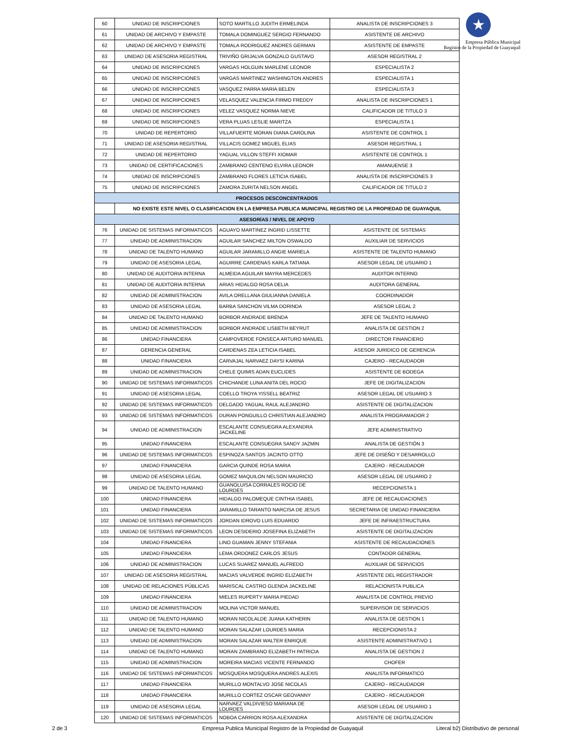★
Empresa Pública Municipal
Registro de la Propiedad de Guayaquil
| 60 | UNIDAD DE INSCRIPCIONES | SOTO MARTILLO JUDITH ERMELINDA | ANALISTA DE INSCRIPCIONES 3 |
| 61 | UNIDAD DE ARCHIVO Y EMPASTE | TOMALA DOMINGUEZ SERGIO FERNANDO | ASISTENTE DE ARCHIVO |
| 62 | UNIDAD DE ARCHIVO Y EMPASTE | TOMALA RODRIGUEZ ANDRES GERMAN | ASISTENTE DE EMPASTE |
| 63 | UNIDAD DE ASESORIA REGISTRAL | TRIVIÑO GRIJALVA GONZALO GUSTAVO | ASESOR REGISTRAL 2 |
| 64 | UNIDAD DE INSCRIPCIONES | VARGAS HOLGUIN MARLENE LEONOR | ESPECIALISTA 2 |
| 65 | UNIDAD DE INSCRIPCIONES | VARGAS MARTINEZ WASHINGTON ANDRES | ESPECIALISTA 1 |
| 66 | UNIDAD DE INSCRIPCIONES | VASQUEZ PARRA MARIA BELEN | ESPECIALISTA 3 |
| 67 | UNIDAD DE INSCRIPCIONES | VELASQUEZ VALENCIA FIRMO FREDDY | ANALISTA DE INSCRIPCIONES 1 |
| 68 | UNIDAD DE INSCRIPCIONES | VELEZ VASQUEZ NORMA NIEVE | CALIFICADOR DE TITULO 3 |
| 69 | UNIDAD DE INSCRIPCIONES | VERA PLUAS LESLIE MARITZA | ESPECIALISTA 1 |
| 70 | UNIDAD DE REPERTORIO | VILLAFUERTE MORAN DIANA CAROLINA | ASISTENTE DE CONTROL 1 |
| 71 | UNIDAD DE ASESORIA REGISTRAL | VILLACIS GOMEZ MIGUEL ELIAS | ASESOR REGISTRAL 1 |
| 72 | UNIDAD DE REPERTORIO | YAGUAL VILLON STEFFI XIOMAR | ASISTENTE DE CONTROL 1 |
| 73 | UNIDAD DE CERTIFICACIONES | ZAMBRANO CENTENO ELVIRA LEONOR | AMANUENSE 3 |
| 74 | UNIDAD DE INSCRIPCIONES | ZAMBRANO FLORES LETICIA ISABEL | ANALISTA DE INSCRIPCIONES 3 |
| 75 | UNIDAD DE INSCRIPCIONES | ZAMORA ZURITA NELSON ANGEL | CALIFICADOR DE TITULO 2 |
| PROCESOS DESCONCENTRADOS | | | |
| | NO EXISTE ESTE NIVEL O CLASIFICACION EN LA EMPRESA PUBLICA MUNICIPAL REGISTRO DE LA PROPIEDAD DE GUAYAQUIL | | |
| ASESORÍAS / NIVEL DE APOYO | | | |
| 76 | UNIDAD DE SISTEMAS INFORMATICOS | AGUAYO MARTINEZ INGRID LISSETTE | ASISTENTE DE SISTEMAS |
| 77 | UNIDAD DE ADMINISTRACION | AGUILAR SANCHEZ MILTON OSWALDO | AUXILIAR DE SERVICIOS |
| 78 | UNIDAD DE TALENTO HUMANO | AGUILAR JARAMILLO ANGIE MARIELA | ASISTENTE DE TALENTO HUMANO |
| 79 | UNIDAD DE ASESORIA LEGAL | AGUIRRE CARDENAS KARLA TATIANA | ASESOR LEGAL DE USUARIO 1 |
| 80 | UNIDAD DE AUDITORIA INTERNA | ALMEIDA AGUILAR MAYRA MERCEDES | AUDITOR INTERNO |
| 81 | UNIDAD DE AUDITORIA INTERNA | ARIAS HIDALGO ROSA DELIA | AUDITORA GENERAL |
| 82 | UNIDAD DE ADMINISTRACION | AVILA ORELLANA GIULIANNA DANIELA | COORDINADOR |
| 83 | UNIDAD DE ASESORIA LEGAL | BARBA SANCHON VILMA DORINDA | ASESOR LEGAL 2 |
| 84 | UNIDAD DE TALENTO HUMANO | BORBOR ANDRADE BRENDA | JEFE DE TALENTO HUMANO |
| 85 | UNIDAD DE ADMINISTRACION | BORBOR ANDRADE LISBETH BEYRUT | ANALISTA DE GESTION 2 |
| 86 | UNIDAD FINANCIERA | CAMPOVERDE FONSECA ARTURO MANUEL | DIRECTOR FINANCIERO |
| 87 | GERENCIA GENERAL | CARDENAS ZEA LETICIA ISABEL | ASESOR JURIDICO DE GERENCIA |
| 88 | UNIDAD FINANCIERA | CARVAJAL NARVAEZ DAYSI KARINA | CAJERO - RECAUDADOR |
| 89 | UNIDAD DE ADMINISTRACION | CHELE QUIMIS ADAN EUCLIDES | ASISTENTE DE BODEGA |
| 90 | UNIDAD DE SISTEMAS INFORMATICOS | CHICHANDE LUNA ANITA DEL ROCIO | JEFE DE DIGITALIZACION |
| 91 | UNIDAD DE ASESORIA LEGAL | COELLO TROYA YISSELL BEATRIZ | ASESOR LEGAL DE USUARIO 3 |
| 92 | UNIDAD DE SISTEMAS INFORMATICOS | DELGADO YAGUAL RAUL ALEJANDRO | ASISTENTE DE DIGITALIZACION |
| 93 | UNIDAD DE SISTEMAS INFORMATICOS | DURAN PONGUILLO CHRISTIAN ALEJANDRO | ANALISTA PROGRAMADOR 2 |
| 94 | UNIDAD DE ADMINISTRACION | ESCALANTE CONSUEGRA ALEXANDRA JACKELINE | JEFE ADMINISTRATIVO |
| 95 | UNIDAD FINANCIERA | ESCALANTE CONSUEGRA SANDY JAZMIN | ANALISTA DE GESTIÓN 3 |
| 96 | UNIDAD DE SISTEMAS INFORMATICOS | ESPINOZA SANTOS JACINTO OTTO | JEFE DE DISEÑO Y DESARROLLO |
| 97 | UNIDAD FINANCIERA | GARCIA QUINDE ROSA MARIA | CAJERO - RECAUDADOR |
| 98 | UNIDAD DE ASESORIA LEGAL | GOMEZ MAQUILON NELSON MAURICIO | ASESOR LEGAL DE USUARIO 2 |
| 99 | UNIDAD DE TALENTO HUMANO | GUANOLUISA CORRALES ROCIO DE LOURDES | RECEPCIONISTA 1 |
| 100 | UNIDAD FINANCIERA | HIDALGO PALOMEQUE CINTHIA ISABEL | JEFE DE RECAUDACIONES |
| 101 | UNIDAD FINANCIERA | JARAMILLO TARANTO NARCISA DE JESUS | SECRETARIA DE UNIDAD FINANCIERA |
| 102 | UNIDAD DE SISTEMAS INFORMATICOS | JORDAN IDROVO LUIS EDUARDO | JEFE DE INFRAESTRUCTURA |
| 103 | UNIDAD DE SISTEMAS INFORMATICOS | LEON DESIDERIO JOSEFINA ELIZABETH | ASISTENTE DE DIGITALIZACION |
| 104 | UNIDAD FINANCIERA | LINO GUAMAN JENNY STEFANIA | ASISTENTE DE RECAUDACIONES |
| 105 | UNIDAD FINANCIERA | LEMA ORDONEZ CARLOS JESUS | CONTADOR GENERAL |
| 106 | UNIDAD DE ADMINISTRACION | LUCAS SUAREZ MANUEL ALFREDO | AUXILIAR DE SERVICIOS |
| 107 | UNIDAD DE ASESORIA REGISTRAL | MACIAS VALVERDE INGRID ELIZABETH | ASISTENTE DEL REGISTRADOR |
| 108 | UNIDAD DE RELACIONES PÚBLICAS | MARISCAL CASTRO GLENDA JACKELINE | RELACIONISTA PUBLICA |
| 109 | UNIDAD FINANCIERA | MIELES RUPERTY MARIA PIEDAD | ANALISTA DE CONTROL PREVIO |
| 110 | UNIDAD DE ADMINISTRACION | MOLINA VICTOR MANUEL | SUPERVISOR DE SERVICIOS |
| 111 | UNIDAD DE TALENTO HUMANO | MORAN NICOLALDE JUANA KATHERIN | ANALISTA DE GESTION 1 |
| 112 | UNIDAD DE TALENTO HUMANO | MORAN SALAZAR LOURDES MARIA | RECEPCIONISTA 2 |
| 113 | UNIDAD DE ADMINISTRACION | MORAN SALAZAR WALTER ENRIQUE | ASISTENTE ADMINISTRATIVO 1 |
| 114 | UNIDAD DE TALENTO HUMANO | MORAN ZAMBRANO ELIZABETH PATRICIA | ANALISTA DE GESTION 2 |
| 115 | UNIDAD DE ADMINISTRACION | MOREIRA MACIAS VICENTE FERNANDO | CHOFER |
| 116 | UNIDAD DE SISTEMAS INFORMATICOS | MOSQUERA MOSQUERA ANDRES ALEXIS | ANALISTA INFORMATICO |
| 117 | UNIDAD FINANCIERA | MURILLO MONTALVO JOSE NICOLAS | CAJERO - RECAUDADOR |
| 118 | UNIDAD FINANCIERA | MURILLO CORTEZ OSCAR GEOVANNY | CAJERO - RECAUDADOR |
| 119 | UNIDAD DE ASESORIA LEGAL | NARVAEZ VALDIVIESO MARIANA DE LOURDES | ASESOR LEGAL DE USUARIO 1 |
| 120 | UNIDAD DE SISTEMAS INFORMATICOS | NOBOA CARRION ROSA ALEXANDRA | ASISTENTE DE DIGITALIZACION |
2 de 3 Empresa Publica Municipal Registro de la Propiedad de Guayaquil Literal b2) Distributivo de personal